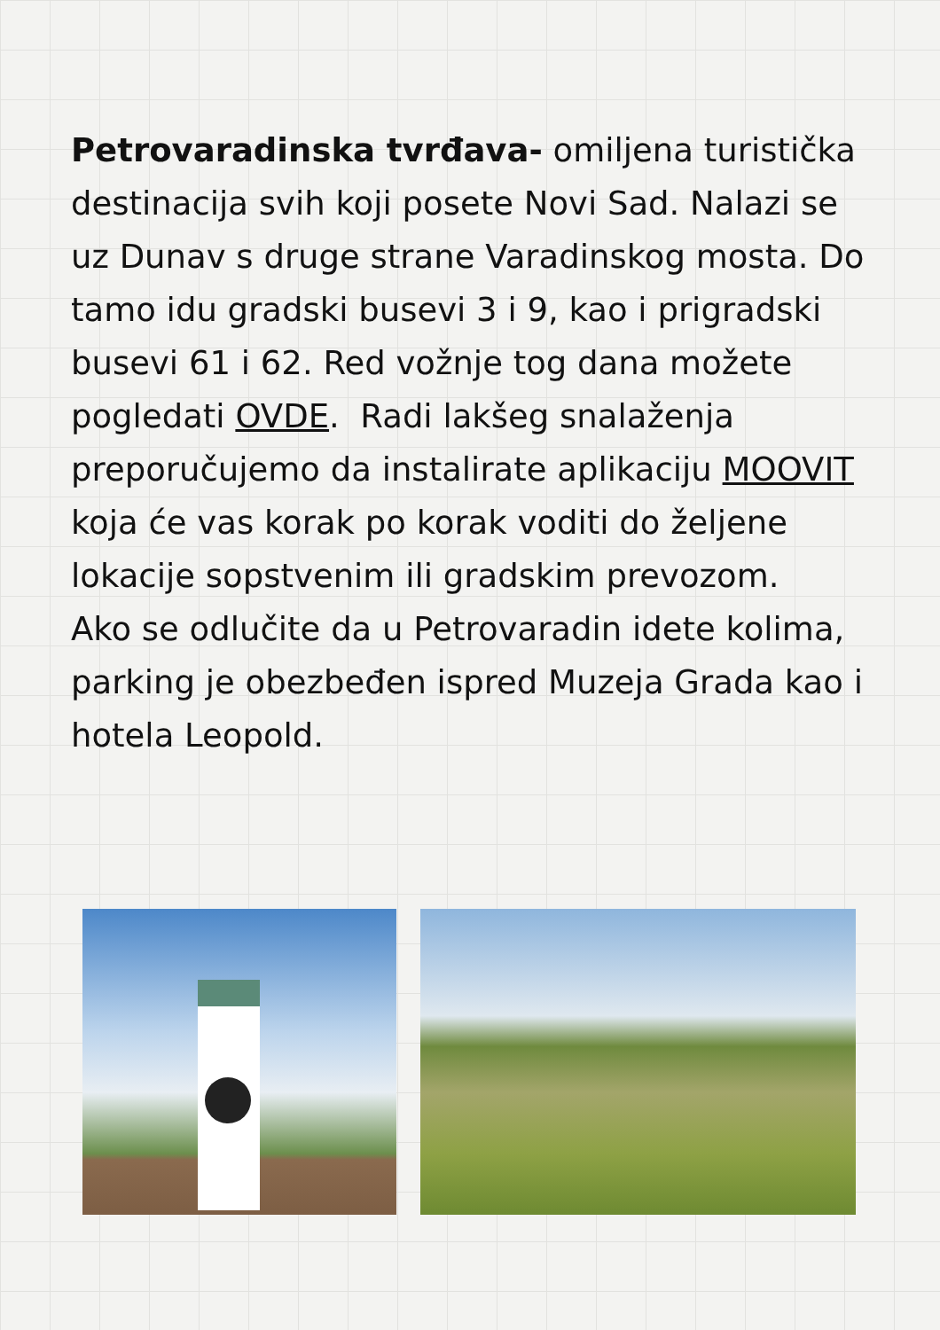Petrovaradinska tvrđava- omiljena turistička destinacija svih koji posete Novi Sad. Nalazi se uz Dunav s druge strane Varadinskog mosta. Do tamo idu gradski busevi 3 i 9, kao i prigradski busevi 61 i 62. Red vožnje tog dana možete pogledati OVDE. Radi lakšeg snalaženja preporučujemo da instalirate aplikaciju MOOVIT koja će vas korak po korak voditi do željene lokacije sopstvenim ili gradskim prevozom.
Ako se odlučite da u Petrovaradin idete kolima, parking je obezbeđen ispred Muzeja Grada kao i hotela Leopold.